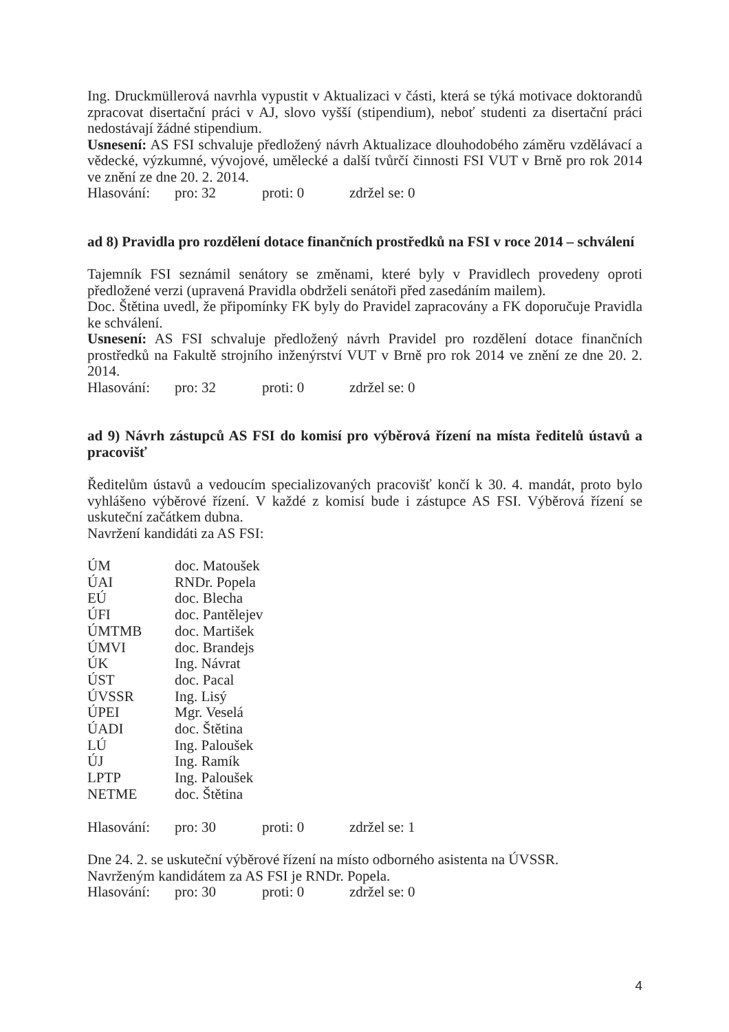Ing. Druckmüllerová navrhla vypustit v Aktualizaci v části, která se týká motivace doktorandů zpracovat disertační práci v AJ, slovo vyšší (stipendium), neboť studenti za disertační práci nedostávají žádné stipendium.
Usnesení: AS FSI schvaluje předložený návrh Aktualizace dlouhodobého záměru vzdělávací a vědecké, výzkumné, vývojové, umělecké a další tvůrčí činnosti FSI VUT v Brně pro rok 2014 ve znění ze dne 20. 2. 2014.
Hlasování: pro: 32 proti: 0 zdržel se: 0
ad 8) Pravidla pro rozdělení dotace finančních prostředků na FSI v roce 2014 – schválení
Tajemník FSI seznámil senátory se změnami, které byly v Pravidlech provedeny oproti předložené verzi (upravená Pravidla obdrželi senátoři před zasedáním mailem).
Doc. Štětina uvedl, že připomínky FK byly do Pravidel zapracovány a FK doporučuje Pravidla ke schválení.
Usnesení: AS FSI schvaluje předložený návrh Pravidel pro rozdělení dotace finančních prostředků na Fakultě strojního inženýrství VUT v Brně pro rok 2014 ve znění ze dne 20. 2. 2014.
Hlasování: pro: 32 proti: 0 zdržel se: 0
ad 9) Návrh zástupců AS FSI do komisí pro výběrová řízení na místa ředitelů ústavů a pracovišť
Ředitelům ústavů a vedoucím specializovaných pracovišť končí k 30. 4. mandát, proto bylo vyhlášeno výběrové řízení. V každé z komisí bude i zástupce AS FSI. Výběrová řízení se uskuteční začátkem dubna.
Navržení kandidáti za AS FSI:
| ÚM | doc. Matoušek |
| ÚAI | RNDr. Popela |
| EÚ | doc. Blecha |
| ÚFI | doc. Pantělejev |
| ÚMTMB | doc. Martišek |
| ÚMVI | doc. Brandejs |
| ÚK | Ing. Návrat |
| ÚST | doc. Pacal |
| ÚVSSR | Ing. Lisý |
| ÚPEI | Mgr. Veselá |
| ÚADI | doc. Štětina |
| LÚ | Ing. Paloušek |
| ÚJ | Ing. Ramík |
| LPTP | Ing. Paloušek |
| NETME | doc. Štětina |
Hlasování: pro: 30 proti: 0 zdržel se: 1
Dne 24. 2. se uskuteční výběrové řízení na místo odborného asistenta na ÚVSSR.
Navrženým kandidátem za AS FSI je RNDr. Popela.
Hlasování: pro: 30 proti: 0 zdržel se: 0
4